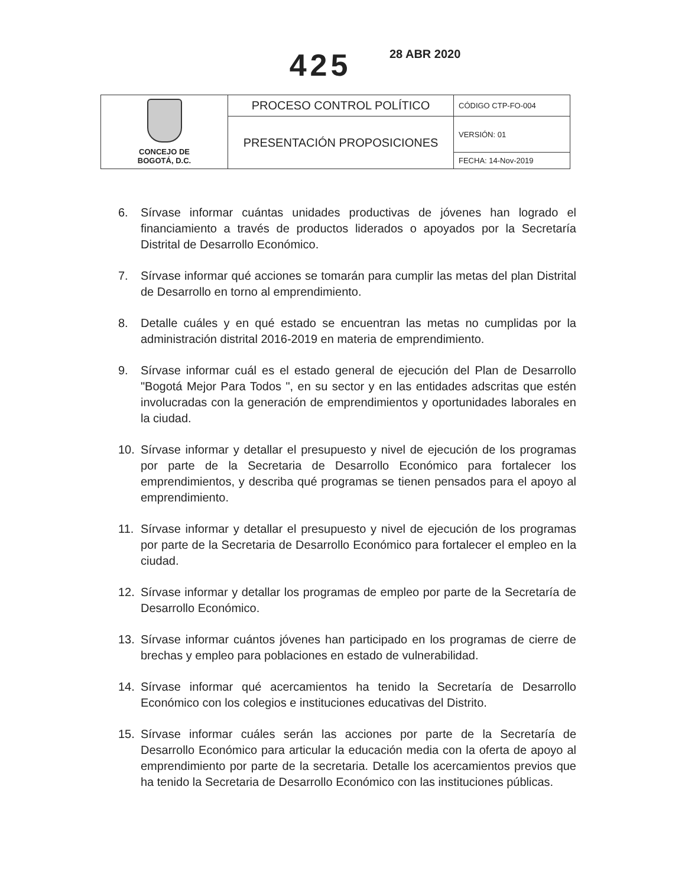425 28 ABR 2020
| CONCEJO DE BOGOTÁ, D.C. | PROCESO CONTROL POLÍTICO | CÓDIGO CTP-FO-004 |
| | PRESENTACIÓN PROPOSICIONES | VERSIÓN: 01 |
| | | FECHA: 14-Nov-2019 |
6. Sírvase informar cuántas unidades productivas de jóvenes han logrado el financiamiento a través de productos liderados o apoyados por la Secretaría Distrital de Desarrollo Económico.
7. Sírvase informar qué acciones se tomarán para cumplir las metas del plan Distrital de Desarrollo en torno al emprendimiento.
8. Detalle cuáles y en qué estado se encuentran las metas no cumplidas por la administración distrital 2016-2019 en materia de emprendimiento.
9. Sírvase informar cuál es el estado general de ejecución del Plan de Desarrollo "Bogotá Mejor Para Todos ", en su sector y en las entidades adscritas que estén involucradas con la generación de emprendimientos y oportunidades laborales en la ciudad.
10. Sírvase informar y detallar el presupuesto y nivel de ejecución de los programas por parte de la Secretaria de Desarrollo Económico para fortalecer los emprendimientos, y describa qué programas se tienen pensados para el apoyo al emprendimiento.
11. Sírvase informar y detallar el presupuesto y nivel de ejecución de los programas por parte de la Secretaria de Desarrollo Económico para fortalecer el empleo en la ciudad.
12. Sírvase informar y detallar los programas de empleo por parte de la Secretaría de Desarrollo Económico.
13. Sírvase informar cuántos jóvenes han participado en los programas de cierre de brechas y empleo para poblaciones en estado de vulnerabilidad.
14. Sírvase informar qué acercamientos ha tenido la Secretaría de Desarrollo Económico con los colegios e instituciones educativas del Distrito.
15. Sírvase informar cuáles serán las acciones por parte de la Secretaría de Desarrollo Económico para articular la educación media con la oferta de apoyo al emprendimiento por parte de la secretaria. Detalle los acercamientos previos que ha tenido la Secretaria de Desarrollo Económico con las instituciones públicas.